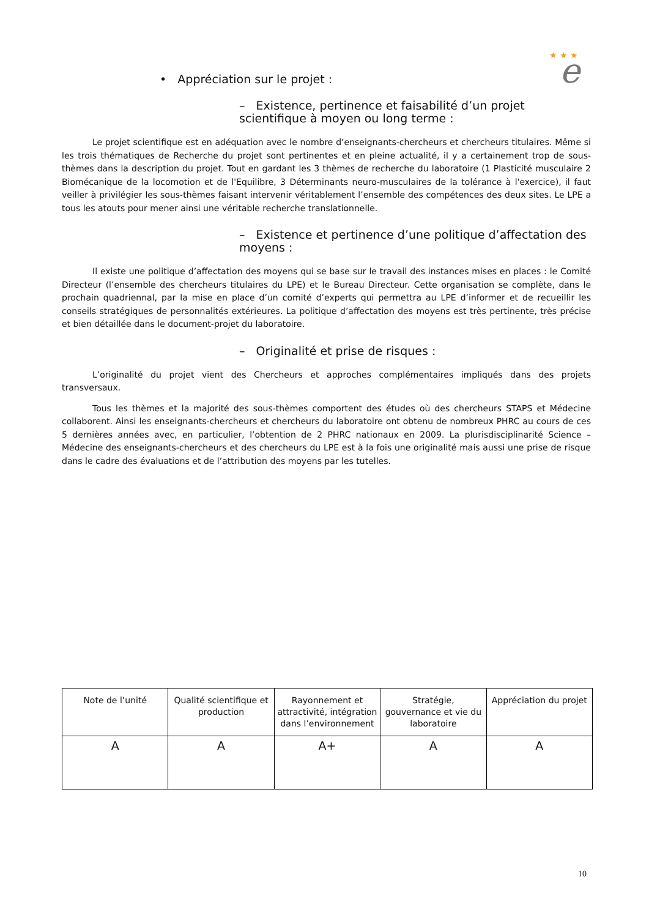★ ★ ★
e
• Appréciation sur le projet :
– Existence, pertinence et faisabilité d’un projet scientifique à moyen ou long terme :
Le projet scientifique est en adéquation avec le nombre d’enseignants-chercheurs et chercheurs titulaires. Même si les trois thématiques de Recherche du projet sont pertinentes et en pleine actualité, il y a certainement trop de sous-thèmes dans la description du projet. Tout en gardant les 3 thèmes de recherche du laboratoire (1 Plasticité musculaire 2 Biomécanique de la locomotion et de l'Equilibre, 3 Déterminants neuro-musculaires de la tolérance à l'exercice), il faut veiller à privilégier les sous-thèmes faisant intervenir véritablement l’ensemble des compétences des deux sites. Le LPE a tous les atouts pour mener ainsi une véritable recherche translationnelle.
– Existence et pertinence d’une politique d’affectation des moyens :
Il existe une politique d’affectation des moyens qui se base sur le travail des instances mises en places : le Comité Directeur (l’ensemble des chercheurs titulaires du LPE) et le Bureau Directeur. Cette organisation se complète, dans le prochain quadriennal, par la mise en place d’un comité d’experts qui permettra au LPE d’informer et de recueillir les conseils stratégiques de personnalités extérieures. La politique d’affectation des moyens est très pertinente, très précise et bien détaillée dans le document-projet du laboratoire.
– Originalité et prise de risques :
L’originalité du projet vient des Chercheurs et approches complémentaires impliqués dans des projets transversaux.
Tous les thèmes et la majorité des sous-thèmes comportent des études où des chercheurs STAPS et Médecine collaborent. Ainsi les enseignants-chercheurs et chercheurs du laboratoire ont obtenu de nombreux PHRC au cours de ces 5 dernières années avec, en particulier, l’obtention de 2 PHRC nationaux en 2009. La plurisdisciplinarité Science – Médecine des enseignants-chercheurs et des chercheurs du LPE est à la fois une originalité mais aussi une prise de risque dans le cadre des évaluations et de l’attribution des moyens par les tutelles.
| Note de l’unité | Qualité scientifique et production | Rayonnement et attractivité, intégration dans l’environnement | Stratégie, gouvernance et vie du laboratoire | Appréciation du projet |
| A | A | A+ | A | A |
10